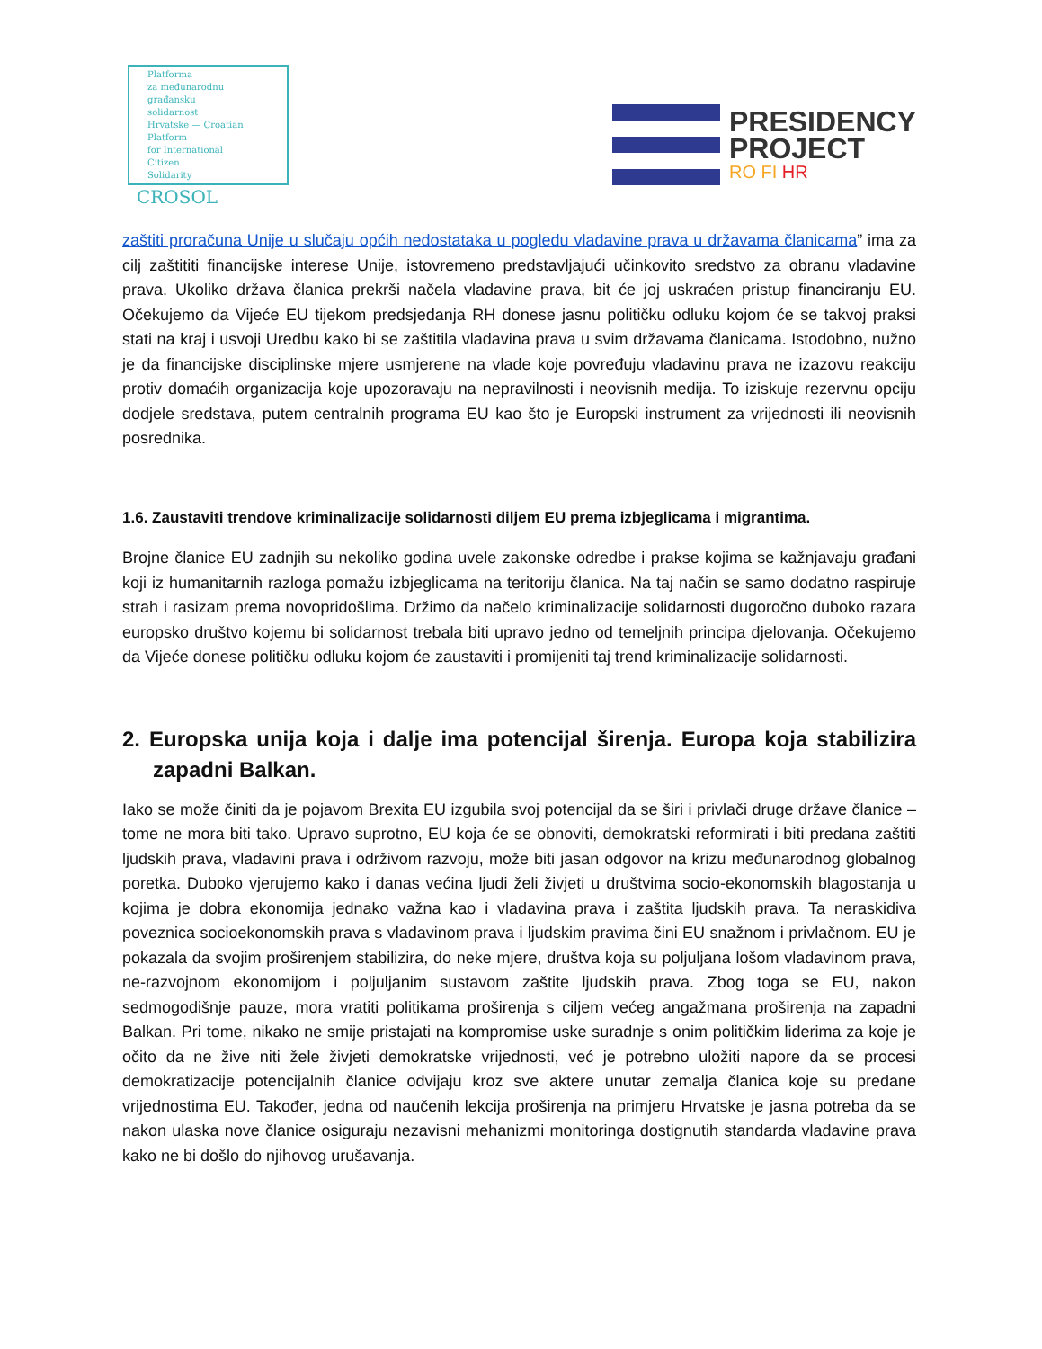Platforma
za međunarodnu
građansku
solidarnost
Hrvatske — Croatian
Platform
for International
Citizen
Solidarity
CROSOL
PRESIDENCY
PROJECT
RO FI HR
zaštiti proračuna Unije u slučaju općih nedostataka u pogledu vladavine prava u državama članicama” ima za cilj zaštititi financijske interese Unije, istovremeno predstavljajući učinkovito sredstvo za obranu vladavine prava. Ukoliko država članica prekrši načela vladavine prava, bit će joj uskraćen pristup financiranju EU. Očekujemo da Vijeće EU tijekom predsjedanja RH donese jasnu političku odluku kojom će se takvoj praksi stati na kraj i usvoji Uredbu kako bi se zaštitila vladavina prava u svim državama članicama. Istodobno, nužno je da financijske disciplinske mjere usmjerene na vlade koje povređuju vladavinu prava ne izazovu reakciju protiv domaćih organizacija koje upozoravaju na nepravilnosti i neovisnih medija. To iziskuje rezervnu opciju dodjele sredstava, putem centralnih programa EU kao što je Europski instrument za vrijednosti ili neovisnih posrednika.
1.6. Zaustaviti trendove kriminalizacije solidarnosti diljem EU prema izbjeglicama i migrantima.
Brojne članice EU zadnjih su nekoliko godina uvele zakonske odredbe i prakse kojima se kažnjavaju građani koji iz humanitarnih razloga pomažu izbjeglicama na teritoriju članica. Na taj način se samo dodatno raspiruje strah i rasizam prema novopridošlima. Držimo da načelo kriminalizacije solidarnosti dugoročno duboko razara europsko društvo kojemu bi solidarnost trebala biti upravo jedno od temeljnih principa djelovanja. Očekujemo da Vijeće donese političku odluku kojom će zaustaviti i promijeniti taj trend kriminalizacije solidarnosti.
2. Europska unija koja i dalje ima potencijal širenja. Europa koja stabilizira zapadni Balkan.
Iako se može činiti da je pojavom Brexita EU izgubila svoj potencijal da se širi i privlači druge države članice – tome ne mora biti tako. Upravo suprotno, EU koja će se obnoviti, demokratski reformirati i biti predana zaštiti ljudskih prava, vladavini prava i održivom razvoju, može biti jasan odgovor na krizu međunarodnog globalnog poretka. Duboko vjerujemo kako i danas većina ljudi želi živjeti u društvima socio-ekonomskih blagostanja u kojima je dobra ekonomija jednako važna kao i vladavina prava i zaštita ljudskih prava. Ta neraskidiva poveznica socioekonomskih prava s vladavinom prava i ljudskim pravima čini EU snažnom i privlačnom. EU je pokazala da svojim proširenjem stabilizira, do neke mjere, društva koja su poljuljana lošom vladavinom prava, ne-razvojnom ekonomijom i poljuljanim sustavom zaštite ljudskih prava. Zbog toga se EU, nakon sedmogodišnje pauze, mora vratiti politikama proširenja s ciljem većeg angažmana proširenja na zapadni Balkan. Pri tome, nikako ne smije pristajati na kompromise uske suradnje s onim političkim liderima za koje je očito da ne žive niti žele živjeti demokratske vrijednosti, već je potrebno uložiti napore da se procesi demokratizacije potencijalnih članice odvijaju kroz sve aktere unutar zemalja članica koje su predane vrijednostima EU. Također, jedna od naučenih lekcija proširenja na primjeru Hrvatske je jasna potreba da se nakon ulaska nove članice osiguraju nezavisni mehanizmi monitoringa dostignutih standarda vladavine prava kako ne bi došlo do njihovog urušavanja.